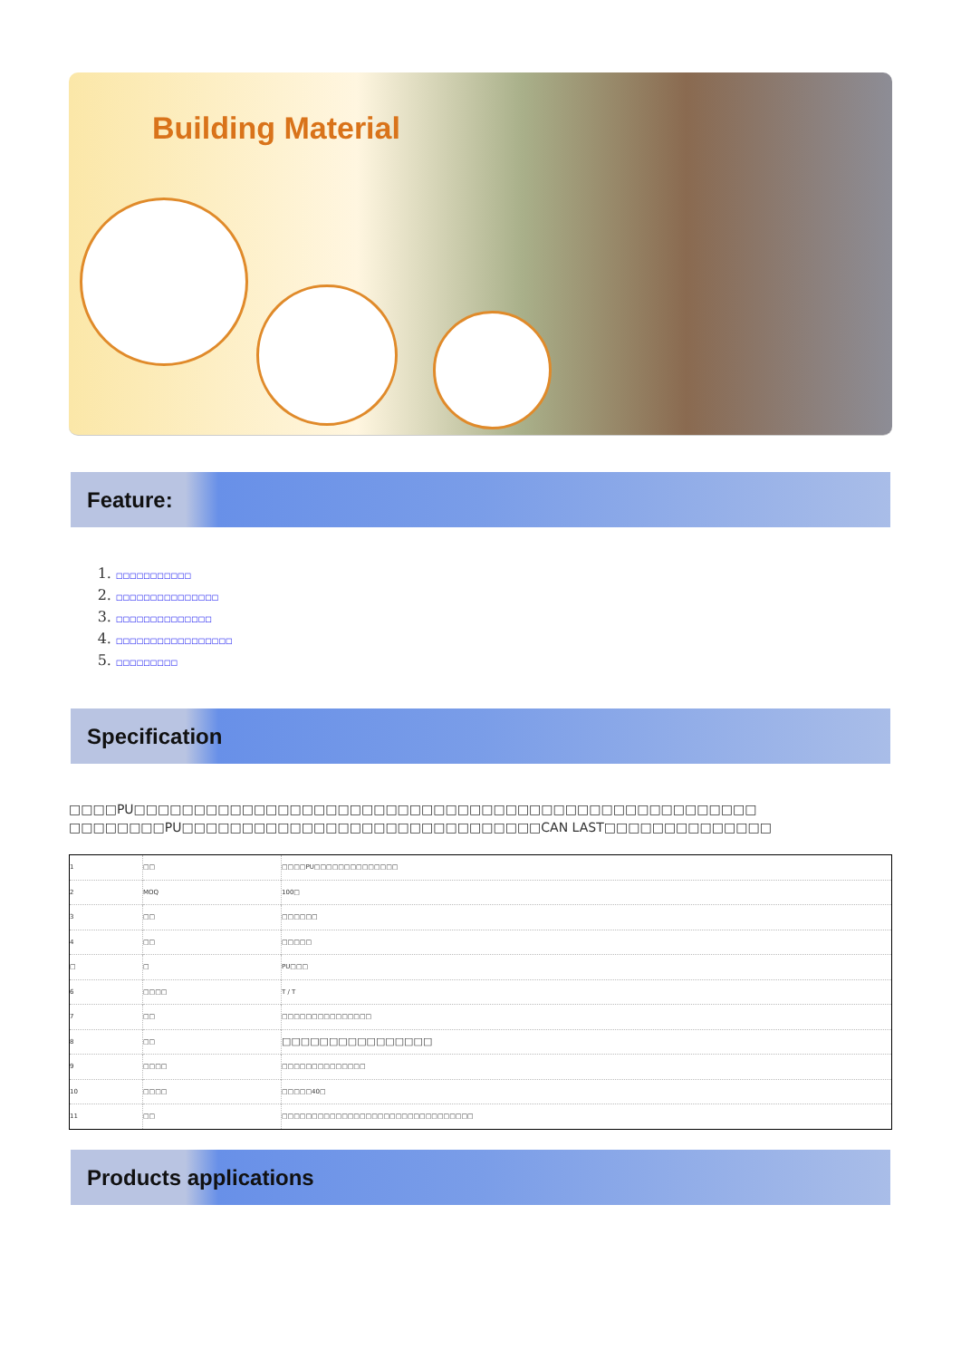Building Material
Feature:
1. □□□□□□□□□□□
2. □□□□□□□□□□□□□□□
3. □□□□□□□□□□□□□□
4. □□□□□□□□□□□□□□□□□
5. □□□□□□□□□
Specification
□□□□PU□□□□□□□□□□□□□□□□□□□□□□□□□□□□□□□□□□□□□□□□□□□□□□□□□□□□ □□□□□□□□PU□□□□□□□□□□□□□□□□□□□□□□□□□□□□□□CAN LAST□□□□□□□□□□□□□□
| 1 | □□ | □□□□PU□□□□□□□□□□□□□□ |
| 2 | MOQ | 100□ |
| 3 | □□ | □□□□□□ |
| 4 | □□ | □□□□□ |
| □ | □ | PU□□□ |
| 6 | □□□□ | T / T |
| 7 | □□ | □□□□□□□□□□□□□□□ |
| 8 | □□ | □□□□□□□□□□□□□□□□ |
| 9 | □□□□ | □□□□□□□□□□□□□□ |
| 10 | □□□□ | □□□□□40□ |
| 11 | □□ | □□□□□□□□□□□□□□□□□□□□□□□□□□□□□□□□ |
Products applications